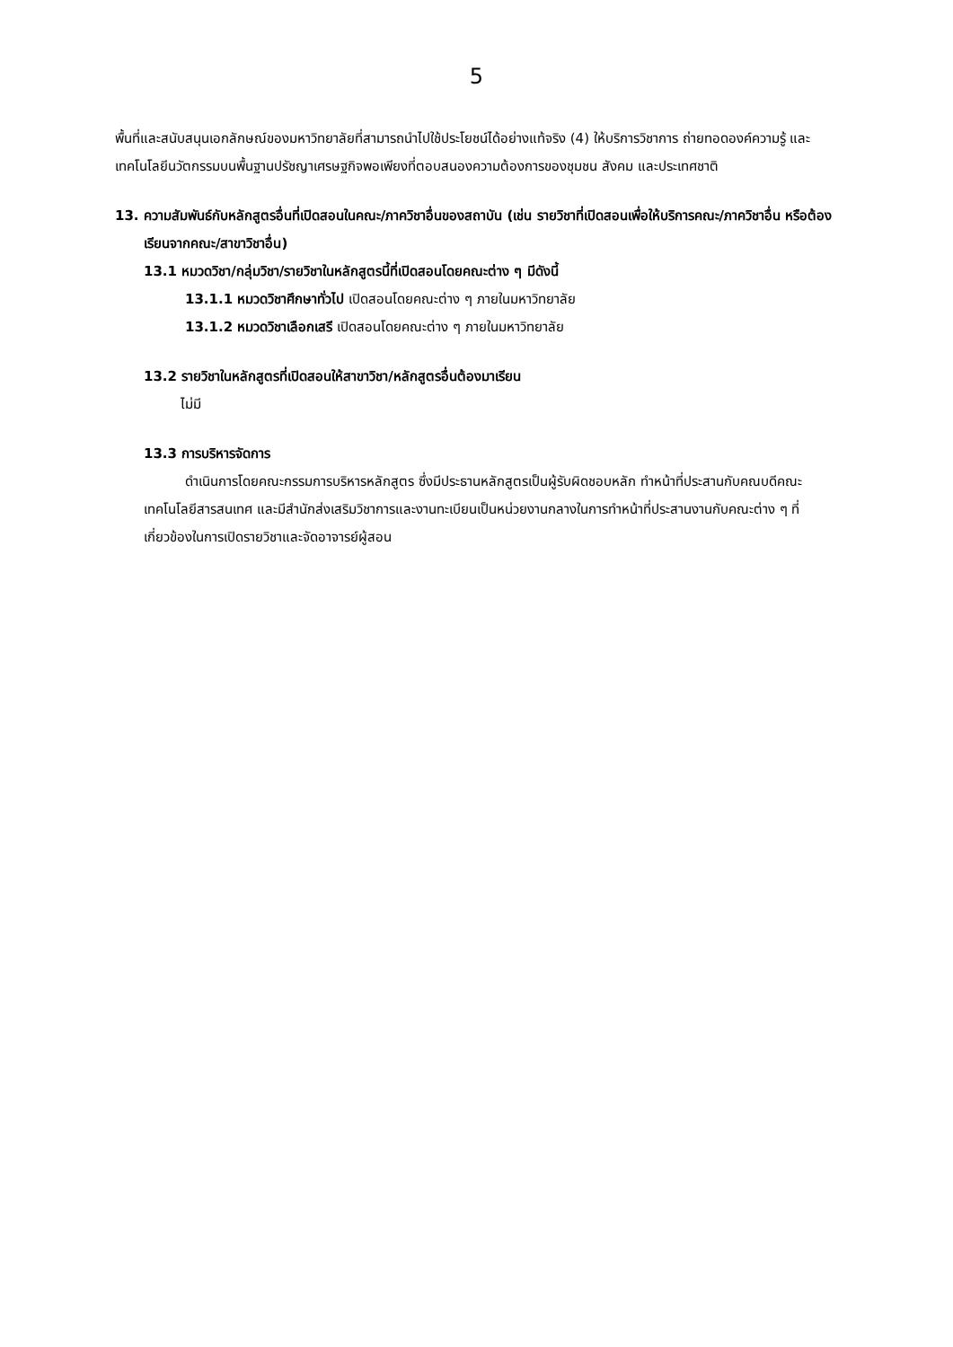5
พื้นที่และสนับสนุนเอกลักษณ์ของมหาวิทยาลัยที่สามารถนำไปใช้ประโยชน์ได้อย่างแท้จริง (4) ให้บริการวิชาการ ถ่ายทอดองค์ความรู้ และเทคโนโลยีนวัตกรรมบนพื้นฐานปรัชญาเศรษฐกิจพอเพียงที่ตอบสนองความต้องการของชุมชน สังคม และประเทศชาติ
13. ความสัมพันธ์กับหลักสูตรอื่นที่เปิดสอนในคณะ/ภาควิชาอื่นของสถาบัน (เช่น รายวิชาที่เปิดสอนเพื่อให้บริการคณะ/ภาควิชาอื่น หรือต้องเรียนจากคณะ/สาขาวิชาอื่น)
13.1 หมวดวิชา/กลุ่มวิชา/รายวิชาในหลักสูตรนี้ที่เปิดสอนโดยคณะต่าง ๆ มีดังนี้
13.1.1 หมวดวิชาศึกษาทั่วไป เปิดสอนโดยคณะต่าง ๆ ภายในมหาวิทยาลัย
13.1.2 หมวดวิชาเลือกเสรี เปิดสอนโดยคณะต่าง ๆ ภายในมหาวิทยาลัย
13.2 รายวิชาในหลักสูตรที่เปิดสอนให้สาขาวิชา/หลักสูตรอื่นต้องมาเรียน
ไม่มี
13.3 การบริหารจัดการ
ดำเนินการโดยคณะกรรมการบริหารหลักสูตร ซึ่งมีประธานหลักสูตรเป็นผู้รับผิดชอบหลัก ทำหน้าที่ประสานกับคณบดีคณะเทคโนโลยีสารสนเทศ และมีสำนักส่งเสริมวิชาการและงานทะเบียนเป็นหน่วยงานกลางในการทำหน้าที่ประสานงานกับคณะต่าง ๆ ที่เกี่ยวข้องในการเปิดรายวิชาและจัดอาจารย์ผู้สอน